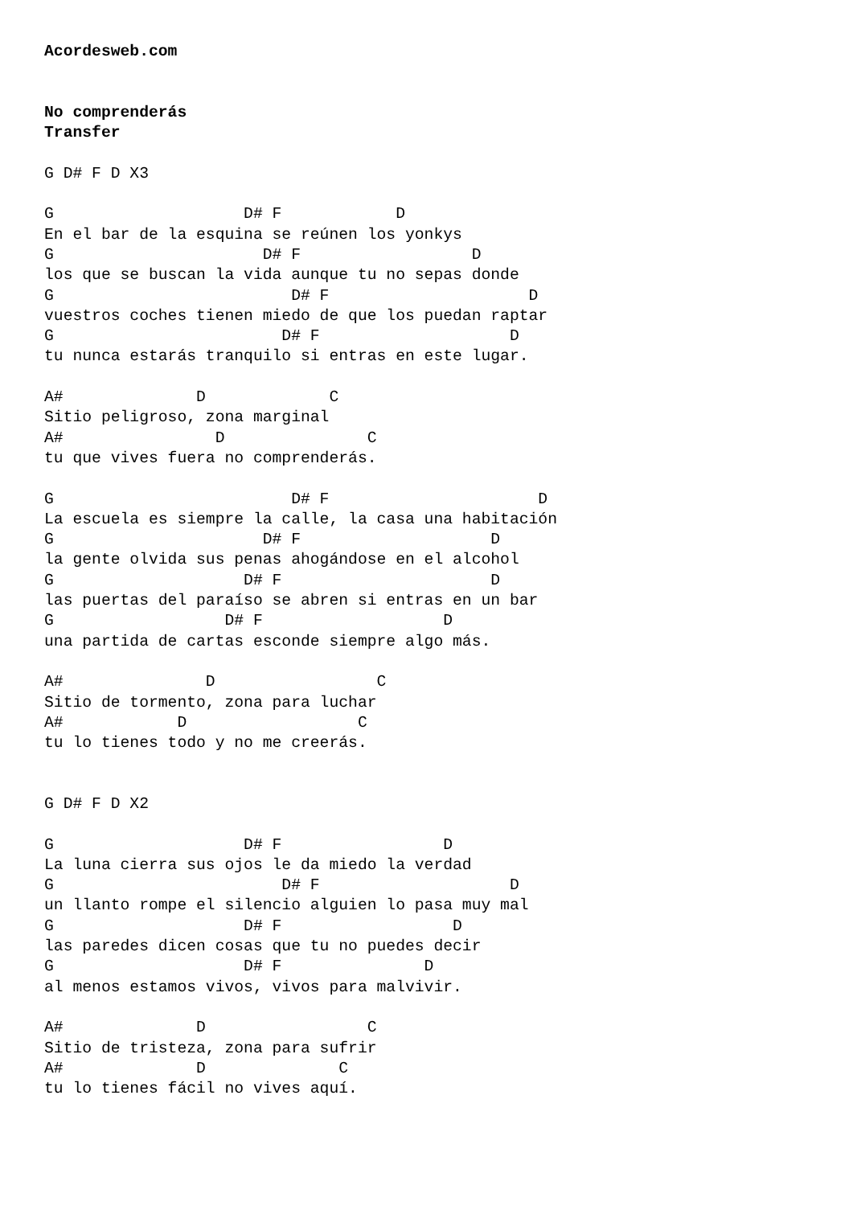Acordesweb.com


No comprenderás
Transfer

G D# F D X3

G                    D# F            D
En el bar de la esquina se reúnen los yonkys
G                      D# F                  D
los que se buscan la vida aunque tu no sepas donde
G                         D# F                     D
vuestros coches tienen miedo de que los puedan raptar
G                        D# F                    D
tu nunca estarás tranquilo si entras en este lugar.

A#              D             C
Sitio peligroso, zona marginal
A#                D               C
tu que vives fuera no comprenderás.

G                         D# F                      D
La escuela es siempre la calle, la casa una habitación
G                      D# F                    D
la gente olvida sus penas ahogándose en el alcohol
G                    D# F                      D
las puertas del paraíso se abren si entras en un bar
G                  D# F                   D
una partida de cartas esconde siempre algo más.

A#               D                 C
Sitio de tormento, zona para luchar
A#            D                  C
tu lo tienes todo y no me creerás.


G D# F D X2

G                    D# F                 D
La luna cierra sus ojos le da miedo la verdad
G                        D# F                    D
un llanto rompe el silencio alguien lo pasa muy mal
G                    D# F                  D
las paredes dicen cosas que tu no puedes decir
G                    D# F               D
al menos estamos vivos, vivos para malvivir.

A#              D                 C
Sitio de tristeza, zona para sufrir
A#              D              C
tu lo tienes fácil no vives aquí.